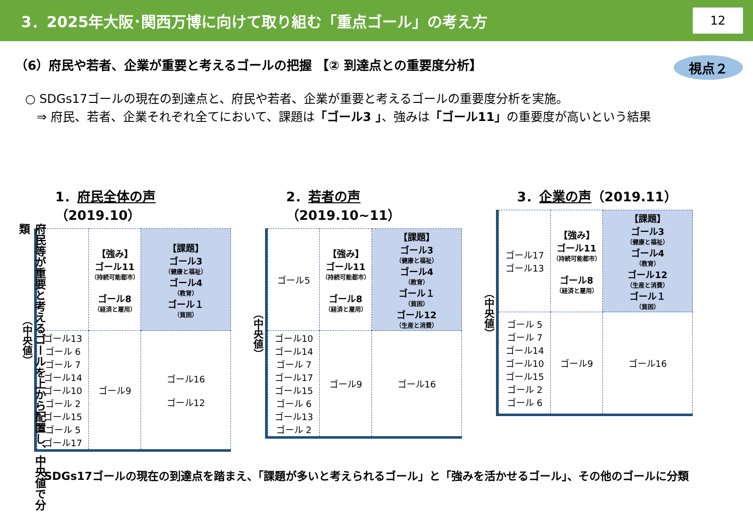3．2025年大阪･関西万博に向けて取り組む「重点ゴール」の考え方 12
（6）府民や若者、企業が重要と考えるゴールの把握 【② 到達点との重要度分析】 視点２
○ SDGs17ゴールの現在の到達点と、府民や若者、企業が重要と考えるゴールの重要度分析を実施。
⇒ 府民、若者、企業それぞれ全てにおいて、課題は「ゴール3 」、強みは「ゴール11」の重要度が高いという結果
府民等が重要と考えるゴールを上から配置し、中央値で分類
1．府民全体の声（2019.10）
（中央値）
| | 【強み】 ゴール11 （持続可能都市） ゴール8 （経済と雇用） | 【課題】 ゴール3 （健康と福祉） ゴール4 （教育） ゴール１ （貧困） |
| ゴール13 ゴール 6 ゴール 7 ゴール14 ゴール10 ゴール 2 ゴール15 ゴール 5 ゴール17 | ゴール9 | ゴール16 ゴール12 |
2．若者の声（2019.10~11）
（中央値）
| ゴール5 | 【強み】 ゴール11 （持続可能都市） ゴール8 （経済と雇用） | 【課題】 ゴール3 （健康と福祉） ゴール4 （教育） ゴール１ （貧困） ゴール12 （生産と消費） |
| ゴール10 ゴール14 ゴール 7 ゴール17 ゴール15 ゴール 6 ゴール13 ゴール 2 | ゴール9 | ゴール16 |
3．企業の声（2019.11）
（中央値）
| ゴール17 ゴール13 | 【強み】 ゴール11 （持続可能都市） ゴール8 （経済と雇用） | 【課題】 ゴール3 （健康と福祉） ゴール4 （教育） ゴール12 （生産と消費） ゴール１ （貧困） |
| ゴール 5 ゴール 7 ゴール14 ゴール10 ゴール15 ゴール 2 ゴール 6 | ゴール9 | ゴール16 |
SDGs17ゴールの現在の到達点を踏まえ、「課題が多いと考えられるゴール」と「強みを活かせるゴール」、その他のゴールに分類